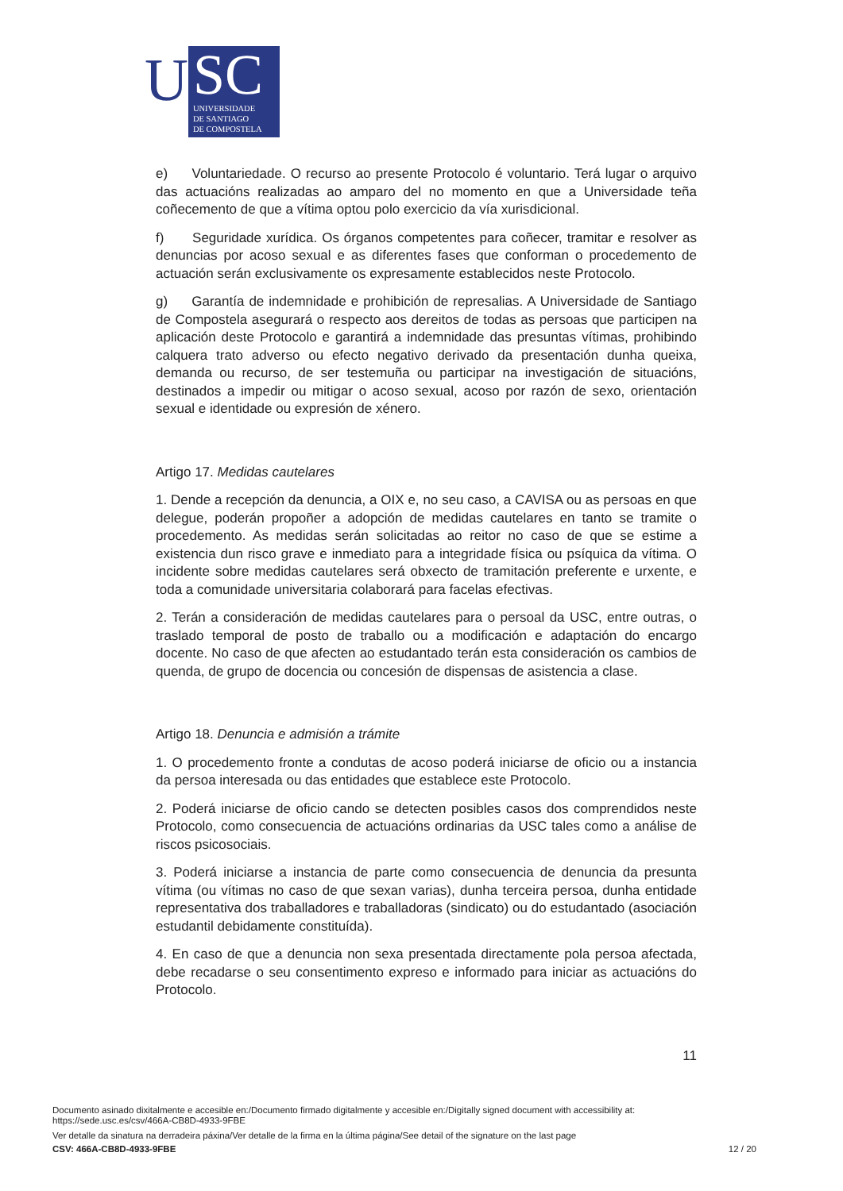U
SC
UNIVERSIDADE
DE SANTIAGO
DE COMPOSTELA
e) Voluntariedade. O recurso ao presente Protocolo é voluntario. Terá lugar o arquivo das actuacións realizadas ao amparo del no momento en que a Universidade teña coñecemento de que a vítima optou polo exercicio da vía xurisdicional.
f) Seguridade xurídica. Os órganos competentes para coñecer, tramitar e resolver as denuncias por acoso sexual e as diferentes fases que conforman o procedemento de actuación serán exclusivamente os expresamente establecidos neste Protocolo.
g) Garantía de indemnidade e prohibición de represalias. A Universidade de Santiago de Compostela asegurará o respecto aos dereitos de todas as persoas que participen na aplicación deste Protocolo e garantirá a indemnidade das presuntas vítimas, prohibindo calquera trato adverso ou efecto negativo derivado da presentación dunha queixa, demanda ou recurso, de ser testemuña ou participar na investigación de situacións, destinados a impedir ou mitigar o acoso sexual, acoso por razón de sexo, orientación sexual e identidade ou expresión de xénero.
Artigo 17. Medidas cautelares
1. Dende a recepción da denuncia, a OIX e, no seu caso, a CAVISA ou as persoas en que delegue, poderán propoñer a adopción de medidas cautelares en tanto se tramite o procedemento. As medidas serán solicitadas ao reitor no caso de que se estime a existencia dun risco grave e inmediato para a integridade física ou psíquica da vítima. O incidente sobre medidas cautelares será obxecto de tramitación preferente e urxente, e toda a comunidade universitaria colaborará para facelas efectivas.
2. Terán a consideración de medidas cautelares para o persoal da USC, entre outras, o traslado temporal de posto de traballo ou a modificación e adaptación do encargo docente. No caso de que afecten ao estudantado terán esta consideración os cambios de quenda, de grupo de docencia ou concesión de dispensas de asistencia a clase.
Artigo 18. Denuncia e admisión a trámite
1. O procedemento fronte a condutas de acoso poderá iniciarse de oficio ou a instancia da persoa interesada ou das entidades que establece este Protocolo.
2. Poderá iniciarse de oficio cando se detecten posibles casos dos comprendidos neste Protocolo, como consecuencia de actuacións ordinarias da USC tales como a análise de riscos psicosociais.
3. Poderá iniciarse a instancia de parte como consecuencia de denuncia da presunta vítima (ou vítimas no caso de que sexan varias), dunha terceira persoa, dunha entidade representativa dos traballadores e traballadoras (sindicato) ou do estudantado (asociación estudantil debidamente constituída).
4. En caso de que a denuncia non sexa presentada directamente pola persoa afectada, debe recadarse o seu consentimento expreso e informado para iniciar as actuacións do Protocolo.
11
Documento asinado dixitalmente e accesible en:/Documento firmado digitalmente y accesible en:/Digitally signed document with accessibility at:
https://sede.usc.es/csv/466A-CB8D-4933-9FBE
Ver detalle da sinatura na derradeira páxina/Ver detalle de la firma en la última página/See detail of the signature on the last page
CSV: 466A-CB8D-4933-9FBE 12 / 20